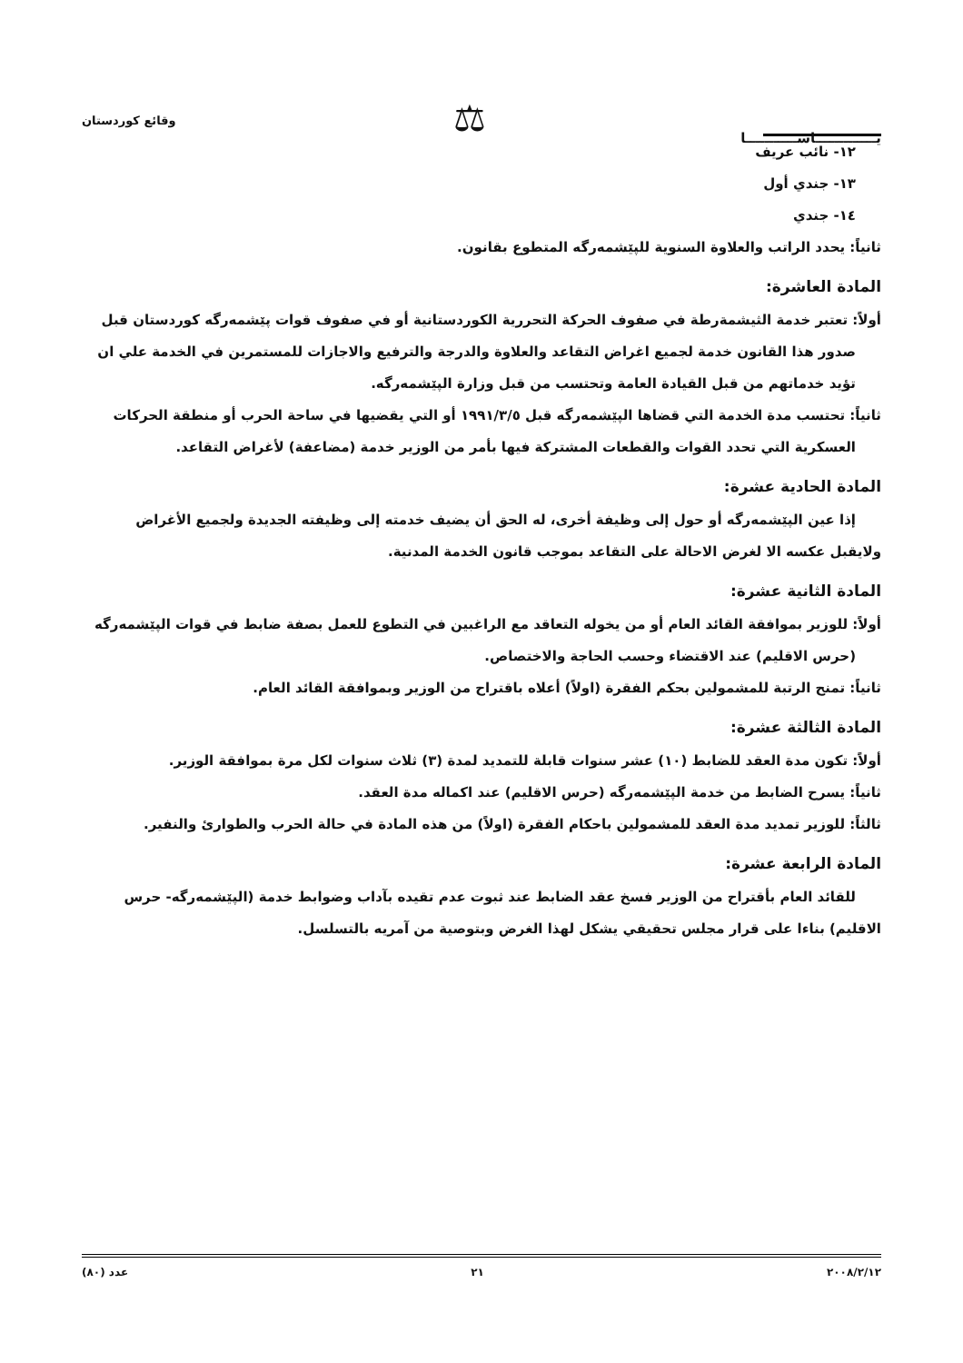يـــــــــــــاســـــــــــا
⚖
وقائع كوردستان
١٢- نائب عريف
١٣- جندي أول
١٤- جندي
ثانياً: يحدد الراتب والعلاوة السنوية للپێشمەرگه المتطوع بقانون.
المادة العاشرة:
أولاً: تعتبر خدمة الثيشمةرطة في صفوف الحركة التحررية الكوردستانية أو في صفوف قوات پێشمەرگه كوردستان قبل صدور هذا القانون خدمة لجميع اغراض التقاعد والعلاوة والدرجة والترفيع والاجازات للمستمرين في الخدمة علي ان تؤيد خدماتهم من قبل القيادة العامة وتحتسب من قبل وزارة الپێشمەرگه.
ثانياً: تحتسب مدة الخدمة التي قضاها الپێشمەرگه قبل ١٩٩١/٣/٥ أو التي يقضيها في ساحة الحرب أو منطقة الحركات العسكرية التي تحدد القوات والقطعات المشتركة فيها بأمر من الوزير خدمة (مضاعفة) لأغراض التقاعد.
المادة الحادية عشرة:
إذا عين الپێشمەرگه أو حول إلى وظيفة أخرى، له الحق أن يضيف خدمته إلى وظيفته الجديدة ولجميع الأغراض ولايقبل عكسه الا لغرض الاحالة على التقاعد بموجب قانون الخدمة المدنية.
المادة الثانية عشرة:
أولاً: للوزير بموافقة القائد العام أو من يخوله التعاقد مع الراغبين في التطوع للعمل بصفة ضابط في قوات الپێشمەرگه (حرس الاقليم) عند الاقتضاء وحسب الحاجة والاختصاص.
ثانياً: تمنح الرتبة للمشمولين بحكم الفقرة (اولاً) أعلاه باقتراح من الوزير وبموافقة القائد العام.
المادة الثالثة عشرة:
أولاً: تكون مدة العقد للضابط (١٠) عشر سنوات قابلة للتمديد لمدة (٣) ثلاث سنوات لكل مرة بموافقة الوزير.
ثانياً: يسرح الضابط من خدمة الپێشمەرگه (حرس الاقليم) عند اكماله مدة العقد.
ثالثاً: للوزير تمديد مدة العقد للمشمولين باحكام الفقرة (اولاً) من هذه المادة في حالة الحرب والطوارئ والنفير.
المادة الرابعة عشرة:
للقائد العام بأقتراح من الوزير فسخ عقد الضابط عند ثبوت عدم تقيده بآداب وضوابط خدمة (الپێشمەرگه- حرس الاقليم) بناءا على قرار مجلس تحقيقي يشكل لهذا الغرض وبتوصية من آمريه بالتسلسل.
٢٠٠٨/٢/١٢ ٢١ عدد (٨٠)